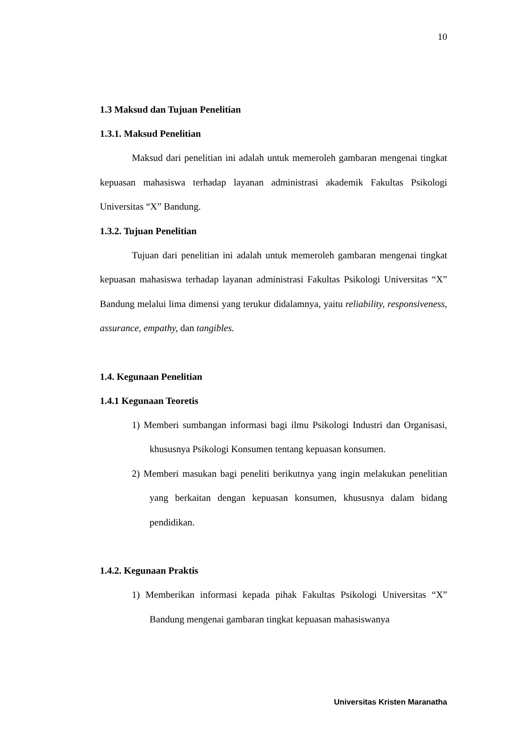10
1.3 Maksud dan Tujuan Penelitian
1.3.1. Maksud Penelitian
Maksud dari penelitian ini adalah untuk memeroleh gambaran mengenai tingkat kepuasan mahasiswa terhadap layanan administrasi akademik Fakultas Psikologi Universitas “X” Bandung.
1.3.2. Tujuan Penelitian
Tujuan dari penelitian ini adalah untuk memeroleh gambaran mengenai tingkat kepuasan mahasiswa terhadap layanan administrasi Fakultas Psikologi Universitas “X” Bandung melalui lima dimensi yang terukur didalamnya, yaitu reliability, responsiveness, assurance, empathy, dan tangibles.
1.4. Kegunaan Penelitian
1.4.1 Kegunaan Teoretis
1) Memberi sumbangan informasi bagi ilmu Psikologi Industri dan Organisasi, khususnya Psikologi Konsumen tentang kepuasan konsumen.
2) Memberi masukan bagi peneliti berikutnya yang ingin melakukan penelitian yang berkaitan dengan kepuasan konsumen, khususnya dalam bidang pendidikan.
1.4.2. Kegunaan Praktis
1) Memberikan informasi kepada pihak Fakultas Psikologi Universitas “X” Bandung mengenai gambaran tingkat kepuasan mahasiswanya
Universitas Kristen Maranatha